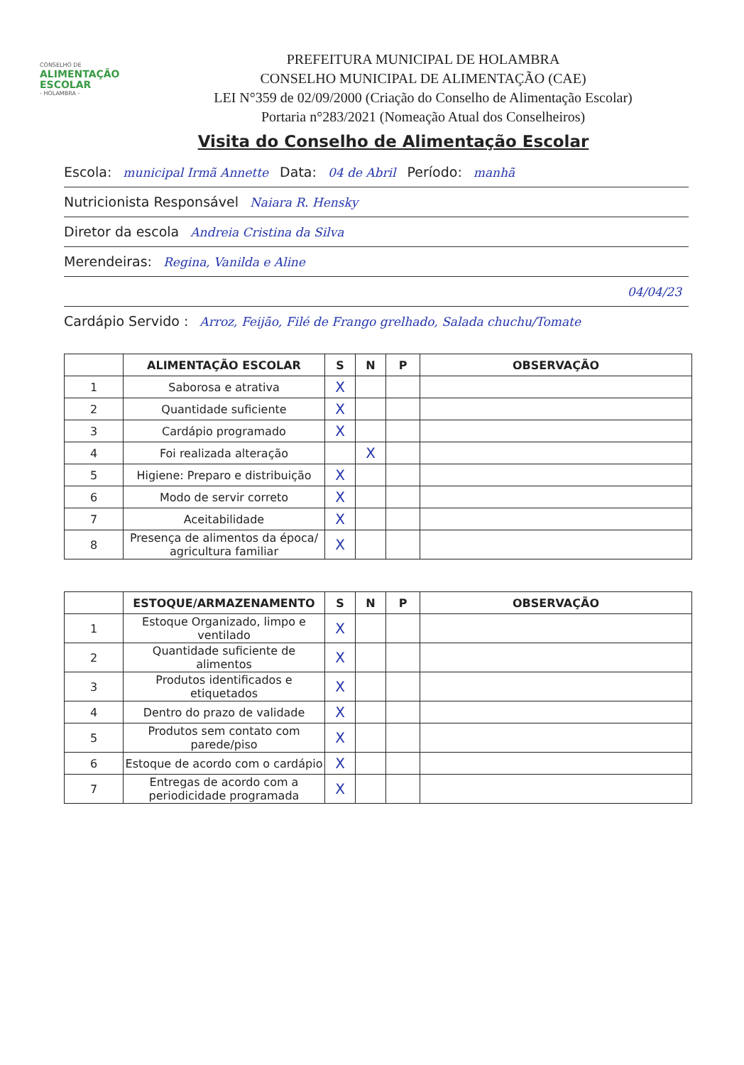CONSELHO DE
ALIMENTAÇÃO
ESCOLAR
- HOLAMBRA -
PREFEITURA MUNICIPAL DE HOLAMBRA
CONSELHO MUNICIPAL DE ALIMENTAÇÃO (CAE)
LEI N°359 de 02/09/2000 (Criação do Conselho de Alimentação Escolar)
Portaria n°283/2021 (Nomeação Atual dos Conselheiros)
Visita do Conselho de Alimentação Escolar
Escola: municipal Irmã Annette Data: 04 de Abril Período: manhã
Nutricionista Responsável Naiara R. Hensky
Diretor da escola Andreia Cristina da Silva
Merendeiras: Regina, Vanilda e Aline
04/04/23
Cardápio Servido : Arroz, Feijão, Filé de Frango grelhado, Salada chuchu/Tomate
| | ALIMENTAÇÃO ESCOLAR | S | N | P | OBSERVAÇÃO |
| --- | --- | --- | --- | --- | --- |
| 1 | Saborosa e atrativa | X | | | |
| 2 | Quantidade suficiente | X | | | |
| 3 | Cardápio programado | X | | | |
| 4 | Foi realizada alteração | | X | | |
| 5 | Higiene: Preparo e distribuição | X | | | |
| 6 | Modo de servir correto | X | | | |
| 7 | Aceitabilidade | X | | | |
| 8 | Presença de alimentos da época/ agricultura familiar | X | | | |
| | ESTOQUE/ARMAZENAMENTO | S | N | P | OBSERVAÇÃO |
| --- | --- | --- | --- | --- | --- |
| 1 | Estoque Organizado, limpo e ventilado | X | | | |
| 2 | Quantidade suficiente de alimentos | X | | | |
| 3 | Produtos identificados e etiquetados | X | | | |
| 4 | Dentro do prazo de validade | X | | | |
| 5 | Produtos sem contato com parede/piso | X | | | |
| 6 | Estoque de acordo com o cardápio | X | | | |
| 7 | Entregas de acordo com a periodicidade programada | X | | | |